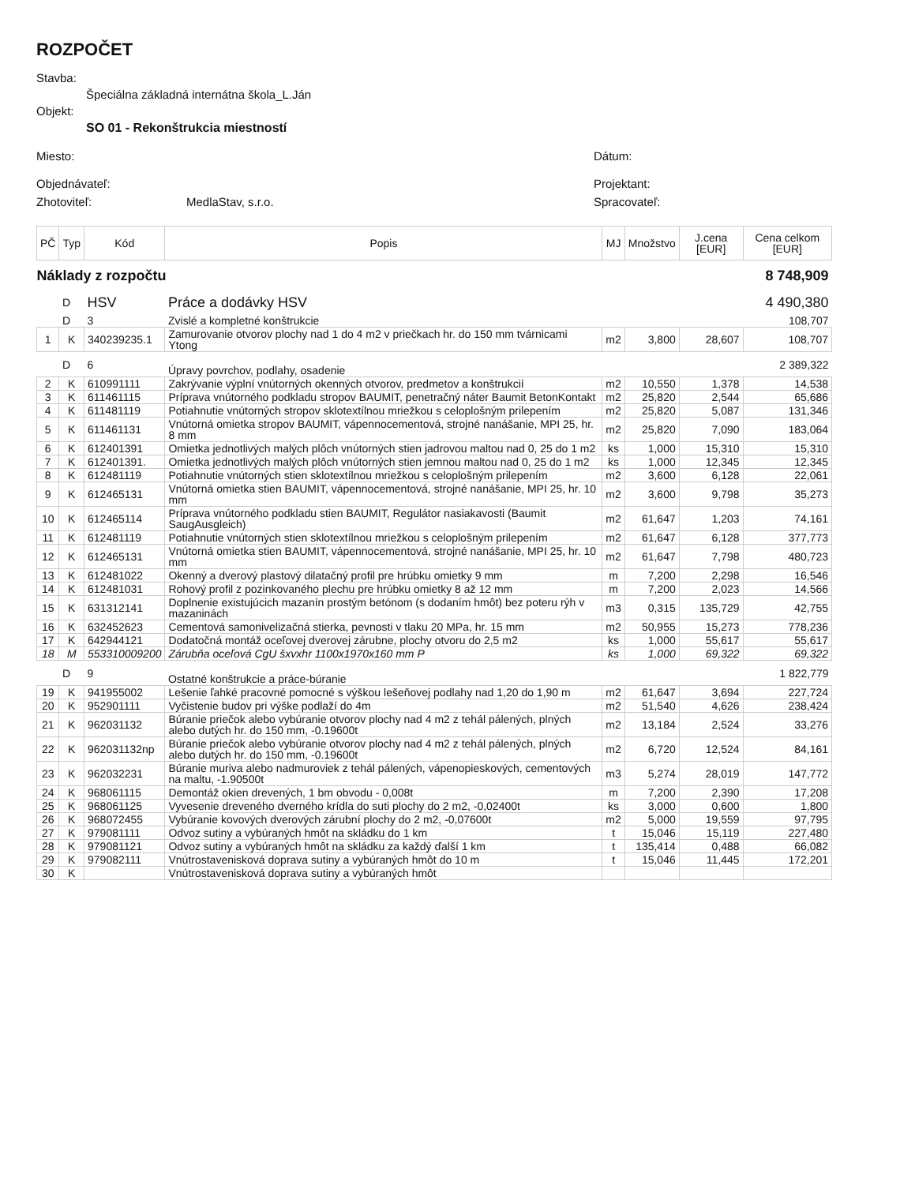ROZPOČET
Stavba:
Špeciálna základná internátna škola_L.Ján
Objekt:
SO 01 - Rekonštrukcia miestností
Miesto: Dátum:
Objednávateľ: Projektant:
Zhotoviteľ: MedlaStav, s.r.o. Spracovateľ:
| PČ | Typ | Kód | Popis | MJ | Množstvo | J.cena [EUR] | Cena celkom [EUR] |
| --- | --- | --- | --- | --- | --- | --- | --- |
| Náklady z rozpočtu | | | | | | | 8 748,909 |
| | D | HSV | Práce a dodávky HSV | | | | 4 490,380 |
| | D | 3 | Zvislé a kompletné konštrukcie | | | | 108,707 |
| 1 | K | 340239235.1 | Zamurovanie otvorov plochy nad 1 do 4 m2 v priečkach hr. do 150 mm tvárnicami Ytong | m2 | 3,800 | 28,607 | 108,707 |
| | D | 6 | Úpravy povrchov, podlahy, osadenie | | | | 2 389,322 |
| 2 | K | 610991111 | Zakrývanie výplní vnútorných okenných otvorov, predmetov a konštrukcií | m2 | 10,550 | 1,378 | 14,538 |
| 3 | K | 611461115 | Príprava vnútorného podkladu stropov BAUMIT, penetračný náter Baumit BetonKontakt | m2 | 25,820 | 2,544 | 65,686 |
| 4 | K | 611481119 | Potiahnutie vnútorných stropov sklotextílnou mriežkou s celoplošným prilepením | m2 | 25,820 | 5,087 | 131,346 |
| 5 | K | 611461131 | Vnútorná omietka stropov BAUMIT, vápennocementová, strojné nanášanie, MPI 25, hr. 8 mm | m2 | 25,820 | 7,090 | 183,064 |
| 6 | K | 612401391 | Omietka jednotlivých malých plôch vnútorných stien jadrovou maltou nad 0, 25 do 1 m2 | ks | 1,000 | 15,310 | 15,310 |
| 7 | K | 612401391. | Omietka jednotlivých malých plôch vnútorných stien jemnou maltou nad 0, 25 do 1 m2 | ks | 1,000 | 12,345 | 12,345 |
| 8 | K | 612481119 | Potiahnutie vnútorných stien sklotextílnou mriežkou s celoplošným prilepením | m2 | 3,600 | 6,128 | 22,061 |
| 9 | K | 612465131 | Vnútorná omietka stien BAUMIT, vápennocementová, strojné nanášanie, MPI 25, hr. 10 mm | m2 | 3,600 | 9,798 | 35,273 |
| 10 | K | 612465114 | Príprava vnútorného podkladu stien BAUMIT, Regulátor nasiakavosti (Baumit SaugAusgleich) | m2 | 61,647 | 1,203 | 74,161 |
| 11 | K | 612481119 | Potiahnutie vnútorných stien sklotextílnou mriežkou s celoplošným prilepením | m2 | 61,647 | 6,128 | 377,773 |
| 12 | K | 612465131 | Vnútorná omietka stien BAUMIT, vápennocementová, strojné nanášanie, MPI 25, hr. 10 mm | m2 | 61,647 | 7,798 | 480,723 |
| 13 | K | 612481022 | Okenný a dverový plastový dilatačný profil pre hrúbku omietky 9 mm | m | 7,200 | 2,298 | 16,546 |
| 14 | K | 612481031 | Rohový profil z pozinkovaného plechu pre hrúbku omietky 8 až 12 mm | m | 7,200 | 2,023 | 14,566 |
| 15 | K | 631312141 | Doplnenie existujúcich mazanín prostým betónom (s dodaním hmôt) bez poteru rýh v mazaninách | m3 | 0,315 | 135,729 | 42,755 |
| 16 | K | 632452623 | Cementová samonivelizačná stierka, pevnosti v tlaku 20 MPa, hr. 15 mm | m2 | 50,955 | 15,273 | 778,236 |
| 17 | K | 642944121 | Dodatočná montáž oceľovej dverovej zárubne, plochy otvoru do 2,5 m2 | ks | 1,000 | 55,617 | 55,617 |
| 18 | M | 553310009200 | Zárubňa oceľová CgU šxvxhr 1100x1970x160 mm P | ks | 1,000 | 69,322 | 69,322 |
| | D | 9 | Ostatné konštrukcie a práce-búranie | | | | 1 822,779 |
| 19 | K | 941955002 | Lešenie ľahké pracovné pomocné s výškou lešeňovej podlahy nad 1,20 do 1,90 m | m2 | 61,647 | 3,694 | 227,724 |
| 20 | K | 952901111 | Vyčistenie budov pri výške podlaží do 4m | m2 | 51,540 | 4,626 | 238,424 |
| 21 | K | 962031132 | Búranie priečok alebo vybúranie otvorov plochy nad 4 m2 z tehál pálených, plných alebo dutých hr. do 150 mm, -0.19600t | m2 | 13,184 | 2,524 | 33,276 |
| 22 | K | 962031132np | Búranie priečok alebo vybúranie otvorov plochy nad 4 m2 z tehál pálených, plných alebo dutých hr. do 150 mm, -0.19600t | m2 | 6,720 | 12,524 | 84,161 |
| 23 | K | 962032231 | Búranie muriva alebo nadmuroviek z tehál pálených, vápenopieskových, cementových na maltu, -1.90500t | m3 | 5,274 | 28,019 | 147,772 |
| 24 | K | 968061115 | Demontáž okien drevených, 1 bm obvodu - 0,008t | m | 7,200 | 2,390 | 17,208 |
| 25 | K | 968061125 | Vyvesenie dreveného dverného krídla do suti plochy do 2 m2, -0,02400t | ks | 3,000 | 0,600 | 1,800 |
| 26 | K | 968072455 | Vybúranie kovových dverových zárubní plochy do 2 m2, -0,07600t | m2 | 5,000 | 19,559 | 97,795 |
| 27 | K | 979081111 | Odvoz sutiny a vybúraných hmôt na skládku do 1 km | t | 15,046 | 15,119 | 227,480 |
| 28 | K | 979081121 | Odvoz sutiny a vybúraných hmôt na skládku za každý ďalší 1 km | t | 135,414 | 0,488 | 66,082 |
| 29 | K | 979082111 | Vnútrostavenisková doprava sutiny a vybúraných hmôt do 10 m | t | 15,046 | 11,445 | 172,201 |
| 30 | K | | Vnútrostavenisková doprava sutiny a vybúraných hmôt | | | | |